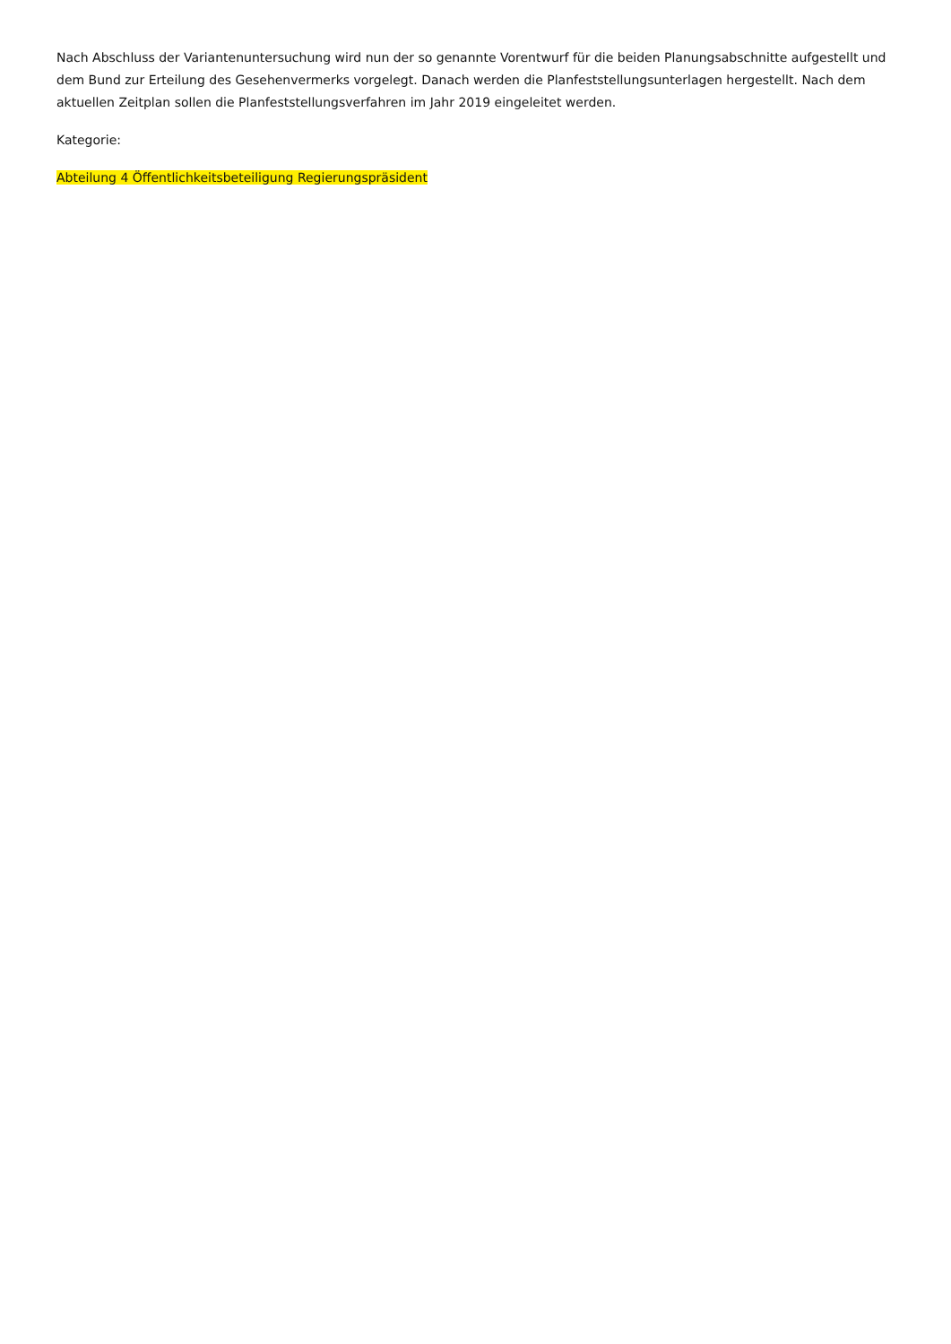Nach Abschluss der Variantenuntersuchung wird nun der so genannte Vorentwurf für die beiden Planungsabschnitte aufgestellt und dem Bund zur Erteilung des Gesehenvermerks vorgelegt. Danach werden die Planfeststellungsunterlagen hergestellt. Nach dem aktuellen Zeitplan sollen die Planfeststellungsverfahren im Jahr 2019 eingeleitet werden.
Kategorie:
Abteilung 4 Öffentlichkeitsbeteiligung Regierungspräsident